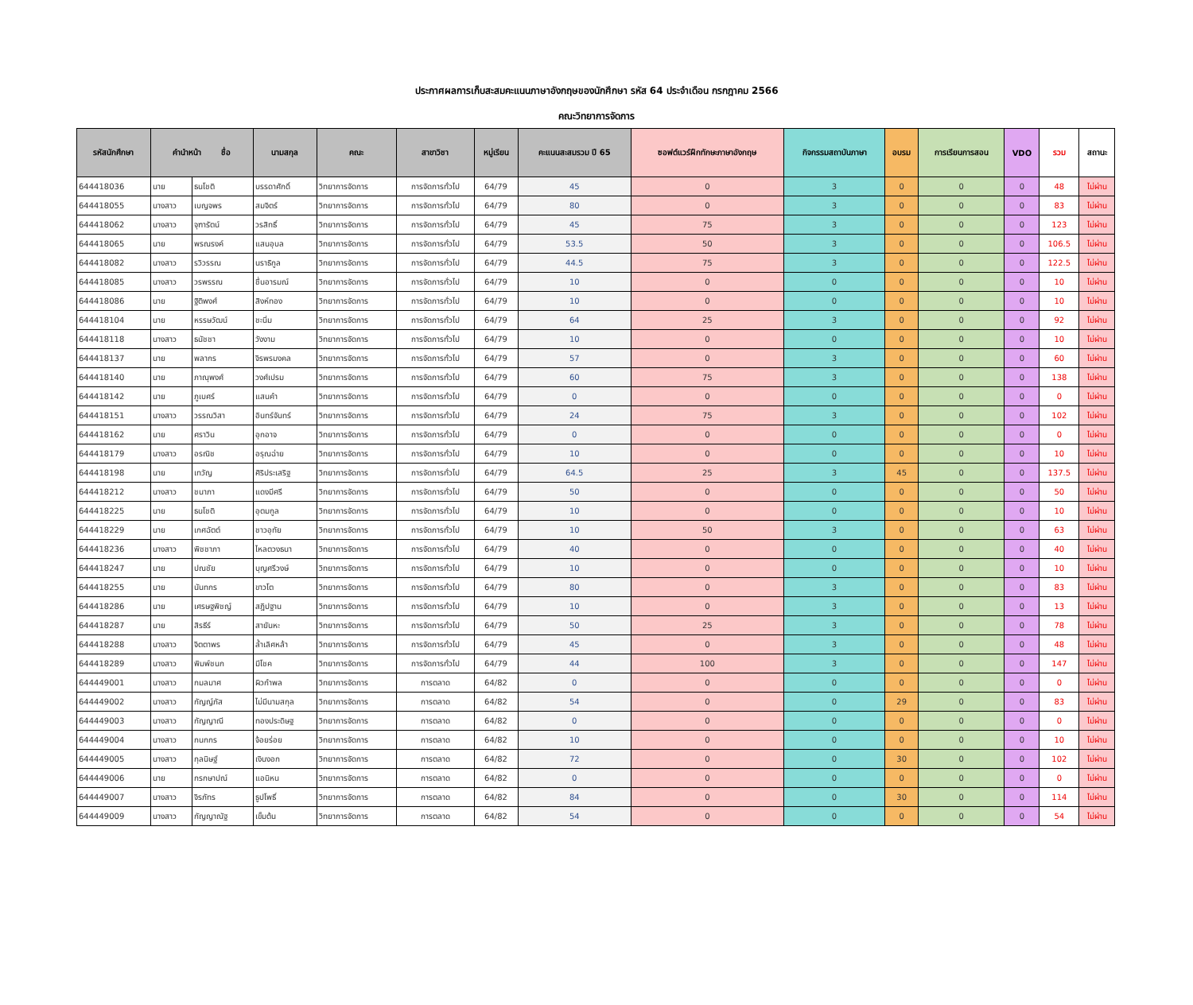ประกาศผลการเก็บสะสมคะแนนภาษาอังกฤษของนักศึกษา รหัส 64 ประจำเดือน กรกฎาคม 2566
คณะวิทยาการจัดการ
| รหัสนักศึกษา | คำนำหน้า ชื่อ | | นามสกุล | คณะ | สาขาวิชา | หมู่เรียน | คะแนนสะสมรวม ปี 65 | ซอฟต์แวร์ฝึกทักษะภาษาอังกฤษ | กิจกรรมสถาบันภาษา | อบรม | การเรียนการสอน | VDO | รวม | สถานะ |
| --- | --- | --- | --- | --- | --- | --- | --- | --- | --- | --- | --- | --- | --- | --- |
| 644418036 | นาย | ธนโชติ | บรรดาศักดิ์ | วิทยาการจัดการ | การจัดการทั่วไป | 64/79 | 45 | 0 | 3 | 0 | 0 | 0 | 48 | ไม่ผ่าน |
| 644418055 | นางสาว | เบญจพร | สมจิตร์ | วิทยาการจัดการ | การจัดการทั่วไป | 64/79 | 80 | 0 | 3 | 0 | 0 | 0 | 83 | ไม่ผ่าน |
| 644418062 | นางสาว | จุฑารัตน์ | วรสิทธิ์ | วิทยาการจัดการ | การจัดการทั่วไป | 64/79 | 45 | 75 | 3 | 0 | 0 | 0 | 123 | ไม่ผ่าน |
| 644418065 | นาย | พรณรงค์ | แสนอุบล | วิทยาการจัดการ | การจัดการทั่วไป | 64/79 | 53.5 | 50 | 3 | 0 | 0 | 0 | 106.5 | ไม่ผ่าน |
| 644418082 | นางสาว | รวิวรรณ | นราธิกูล | วิทยาการจัดการ | การจัดการทั่วไป | 64/79 | 44.5 | 75 | 3 | 0 | 0 | 0 | 122.5 | ไม่ผ่าน |
| 644418085 | นางสาว | วรพรรณ | ชื่นอารมณ์ | วิทยาการจัดการ | การจัดการทั่วไป | 64/79 | 10 | 0 | 0 | 0 | 0 | 0 | 10 | ไม่ผ่าน |
| 644418086 | นาย | ฐิติพงศ์ | สิงห์ทอง | วิทยาการจัดการ | การจัดการทั่วไป | 64/79 | 10 | 0 | 0 | 0 | 0 | 0 | 10 | ไม่ผ่าน |
| 644418104 | นาย | หรรษวัฒน์ | ชะนิ่ม | วิทยาการจัดการ | การจัดการทั่วไป | 64/79 | 64 | 25 | 3 | 0 | 0 | 0 | 92 | ไม่ผ่าน |
| 644418118 | นางสาว | ธนัชชา | วังงาม | วิทยาการจัดการ | การจัดการทั่วไป | 64/79 | 10 | 0 | 0 | 0 | 0 | 0 | 10 | ไม่ผ่าน |
| 644418137 | นาย | พลากร | จิรพรมงคล | วิทยาการจัดการ | การจัดการทั่วไป | 64/79 | 57 | 0 | 3 | 0 | 0 | 0 | 60 | ไม่ผ่าน |
| 644418140 | นาย | ภาณุพงศ์ | วงศ์เปรม | วิทยาการจัดการ | การจัดการทั่วไป | 64/79 | 60 | 75 | 3 | 0 | 0 | 0 | 138 | ไม่ผ่าน |
| 644418142 | นาย | ภูเบศร์ | แสนคำ | วิทยาการจัดการ | การจัดการทั่วไป | 64/79 | 0 | 0 | 0 | 0 | 0 | 0 | 0 | ไม่ผ่าน |
| 644418151 | นางสาว | วรรณวิสา | อินทร์จันทร์ | วิทยาการจัดการ | การจัดการทั่วไป | 64/79 | 24 | 75 | 3 | 0 | 0 | 0 | 102 | ไม่ผ่าน |
| 644418162 | นาย | ศราวิน | อุกอาจ | วิทยาการจัดการ | การจัดการทั่วไป | 64/79 | 0 | 0 | 0 | 0 | 0 | 0 | 0 | ไม่ผ่าน |
| 644418179 | นางสาว | อรณิช | อรุณฉ่าย | วิทยาการจัดการ | การจัดการทั่วไป | 64/79 | 10 | 0 | 0 | 0 | 0 | 0 | 10 | ไม่ผ่าน |
| 644418198 | นาย | เทวัญ | ศิริประเสริฐ | วิทยาการจัดการ | การจัดการทั่วไป | 64/79 | 64.5 | 25 | 3 | 45 | 0 | 0 | 137.5 | ไม่ผ่าน |
| 644418212 | นางสาว | ชนาภา | แดงมีศรี | วิทยาการจัดการ | การจัดการทั่วไป | 64/79 | 50 | 0 | 0 | 0 | 0 | 0 | 50 | ไม่ผ่าน |
| 644418225 | นาย | ธนโชติ | อุตมกูล | วิทยาการจัดการ | การจัดการทั่วไป | 64/79 | 10 | 0 | 0 | 0 | 0 | 0 | 10 | ไม่ผ่าน |
| 644418229 | นาย | เกศฉัตต์ | ชาวอุทัย | วิทยาการจัดการ | การจัดการทั่วไป | 64/79 | 10 | 50 | 3 | 0 | 0 | 0 | 63 | ไม่ผ่าน |
| 644418236 | นางสาว | พิชชาภา | ไหลตวงธนา | วิทยาการจัดการ | การจัดการทั่วไป | 64/79 | 40 | 0 | 0 | 0 | 0 | 0 | 40 | ไม่ผ่าน |
| 644418247 | นาย | ปณชัย | บุญศรีวงษ์ | วิทยาการจัดการ | การจัดการทั่วไป | 64/79 | 10 | 0 | 0 | 0 | 0 | 0 | 10 | ไม่ผ่าน |
| 644418255 | นาย | นันทกร | ขาวโต | วิทยาการจัดการ | การจัดการทั่วไป | 64/79 | 80 | 0 | 3 | 0 | 0 | 0 | 83 | ไม่ผ่าน |
| 644418286 | นาย | เศรษฐพิชญ์ | สฎิปฐาน | วิทยาการจัดการ | การจัดการทั่วไป | 64/79 | 10 | 0 | 3 | 0 | 0 | 0 | 13 | ไม่ผ่าน |
| 644418287 | นาย | สิรธีร์ | สายันหะ | วิทยาการจัดการ | การจัดการทั่วไป | 64/79 | 50 | 25 | 3 | 0 | 0 | 0 | 78 | ไม่ผ่าน |
| 644418288 | นางสาว | จิตตาพร | ล้ำเลิศหล้า | วิทยาการจัดการ | การจัดการทั่วไป | 64/79 | 45 | 0 | 3 | 0 | 0 | 0 | 48 | ไม่ผ่าน |
| 644418289 | นางสาว | พิมพ์ชนก | มีโชค | วิทยาการจัดการ | การจัดการทั่วไป | 64/79 | 44 | 100 | 3 | 0 | 0 | 0 | 147 | ไม่ผ่าน |
| 644449001 | นางสาว | กมลมาศ | ผิวกำพล | วิทยาการจัดการ | การตลาด | 64/82 | 0 | 0 | 0 | 0 | 0 | 0 | 0 | ไม่ผ่าน |
| 644449002 | นางสาว | กัญญ์ภัส | ไม่มีนามสกุล | วิทยาการจัดการ | การตลาด | 64/82 | 54 | 0 | 0 | 29 | 0 | 0 | 83 | ไม่ผ่าน |
| 644449003 | นางสาว | กัญญาณี | ทองประดิษฐ | วิทยาการจัดการ | การตลาด | 64/82 | 0 | 0 | 0 | 0 | 0 | 0 | 0 | ไม่ผ่าน |
| 644449004 | นางสาว | กนกกร | จ้อยร่อย | วิทยาการจัดการ | การตลาด | 64/82 | 10 | 0 | 0 | 0 | 0 | 0 | 10 | ไม่ผ่าน |
| 644449005 | นางสาว | กุลนิษฐ์ | เงินงอก | วิทยาการจัดการ | การตลาด | 64/82 | 72 | 0 | 0 | 30 | 0 | 0 | 102 | ไม่ผ่าน |
| 644449006 | นาย | กรกษาปณ์ | แอนิหน | วิทยาการจัดการ | การตลาด | 64/82 | 0 | 0 | 0 | 0 | 0 | 0 | 0 | ไม่ผ่าน |
| 644449007 | นางสาว | จิรภัทร | ธูปโพธิ์ | วิทยาการจัดการ | การตลาด | 64/82 | 84 | 0 | 0 | 30 | 0 | 0 | 114 | ไม่ผ่าน |
| 644449009 | นางสาว | กัญญาณัฐ | เข็มต้น | วิทยาการจัดการ | การตลาด | 64/82 | 54 | 0 | 0 | 0 | 0 | 0 | 54 | ไม่ผ่าน |